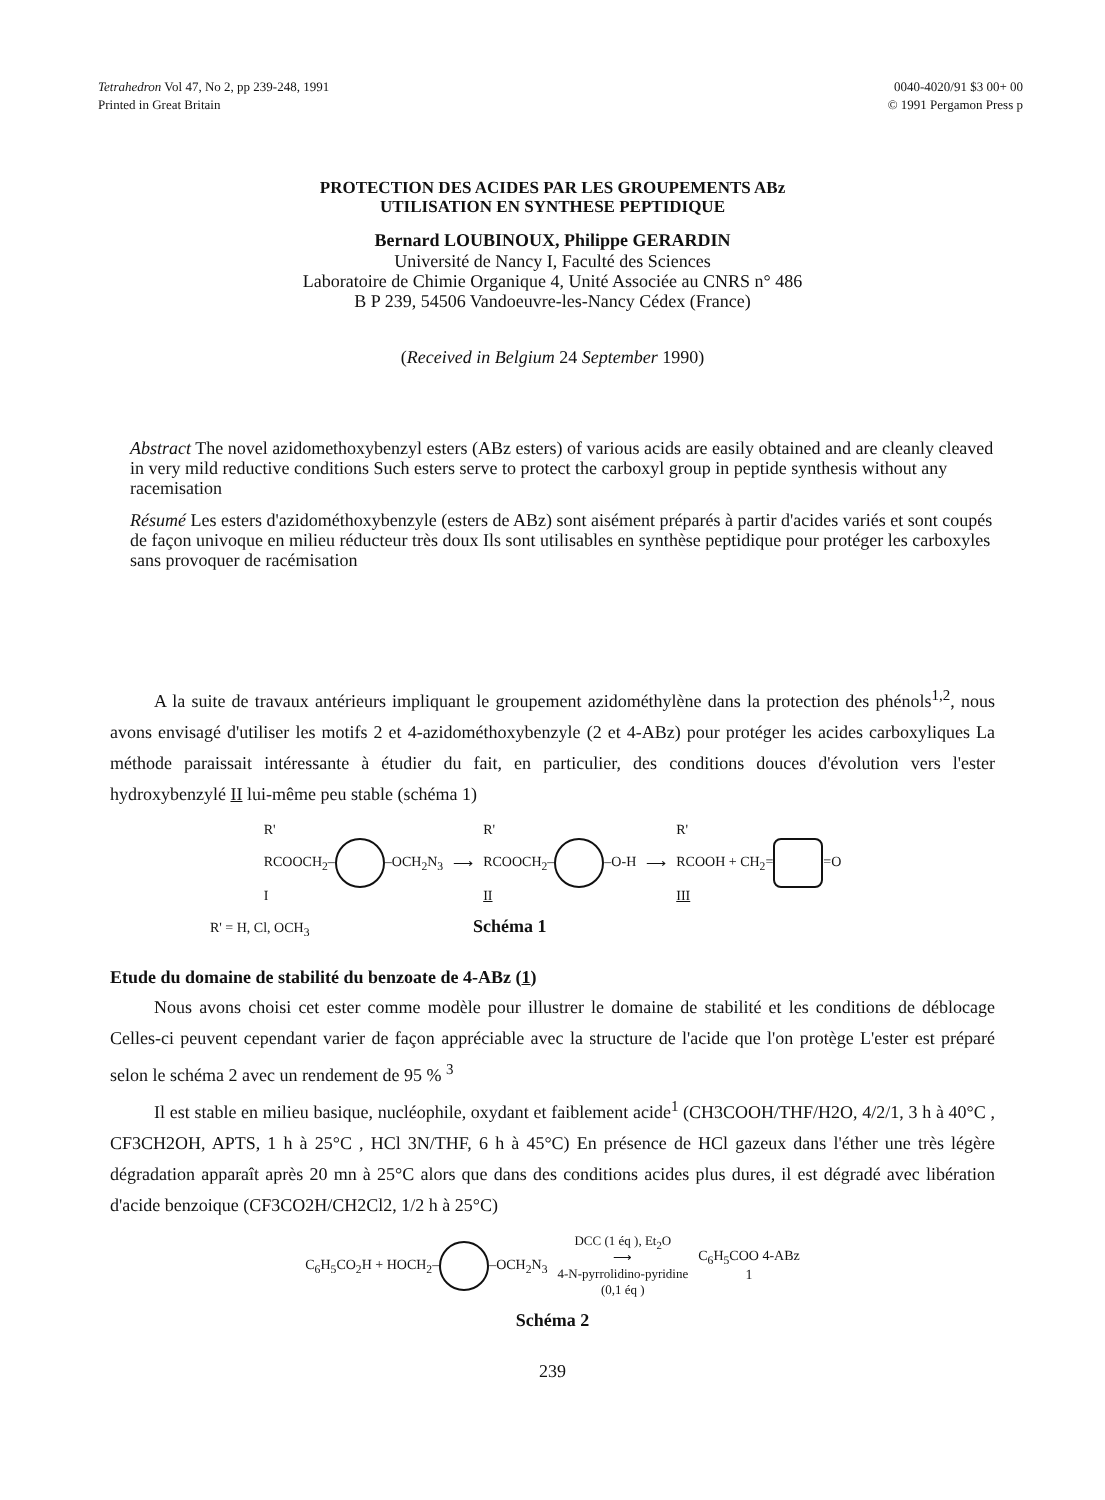Tetrahedron Vol 47, No 2, pp 239-248, 1991
Printed in Great Britain
0040-4020/91 $3 00+ 00
© 1991 Pergamon Press p
PROTECTION DES ACIDES PAR LES GROUPEMENTS ABz
UTILISATION EN SYNTHESE PEPTIDIQUE
Bernard LOUBINOUX, Philippe GERARDIN
Université de Nancy I, Faculté des Sciences
Laboratoire de Chimie Organique 4, Unité Associée au CNRS n° 486
B P 239, 54506 Vandoeuvre-les-Nancy Cédex (France)
(Received in Belgium 24 September 1990)
Abstract The novel azidomethoxybenzyl esters (ABz esters) of various acids are easily obtained and are cleanly cleaved in very mild reductive conditions Such esters serve to protect the carboxyl group in peptide synthesis without any racemisation
Résumé Les esters d'azidométhoxybenzyle (esters de ABz) sont aisément préparés à partir d'acides variés et sont coupés de façon univoque en milieu réducteur très doux Ils sont utilisables en synthèse peptidique pour protéger les carboxyles sans provoquer de racémisation
A la suite de travaux antérieurs impliquant le groupement azidométhylène dans la protection des phénols<sup>1,2</sup>, nous avons envisagé d'utiliser les motifs 2 et 4-azidométhoxybenzyle (2 et 4-ABz) pour protéger les acides carboxyliques La méthode paraissait intéressante à étudier du fait, en particulier, des conditions douces d'évolution vers l'ester hydroxybenzylé II lui-même peu stable (schéma 1)
R'
RCOOCH<sub>2</sub>– –OCH<sub>2</sub>N<sub>3</sub>
I ⟶ R'
RCOOCH<sub>2</sub>– –O-H
II ⟶ R'
RCOOH + CH<sub>2</sub>= =O
III
R' = H, Cl, OCH<sub>3</sub> Schéma 1
Etude du domaine de stabilité du benzoate de 4-ABz (1)
Nous avons choisi cet ester comme modèle pour illustrer le domaine de stabilité et les conditions de déblocage Celles-ci peuvent cependant varier de façon appréciable avec la structure de l'acide que l'on protège L'ester est préparé selon le schéma 2 avec un rendement de 95 % <sup>3</sup>
Il est stable en milieu basique, nucléophile, oxydant et faiblement acide<sup>1</sup> (CH3COOH/THF/H2O, 4/2/1, 3 h à 40°C , CF3CH2OH, APTS, 1 h à 25°C , HCl 3N/THF, 6 h à 45°C) En présence de HCl gazeux dans l'éther une très légère dégradation apparaît après 20 mn à 25°C alors que dans des conditions acides plus dures, il est dégradé avec libération d'acide benzoique (CF3CO2H/CH2Cl2, 1/2 h à 25°C)
C<sub>6</sub>H<sub>5</sub>CO<sub>2</sub>H + HOCH<sub>2</sub>– –OCH<sub>2</sub>N<sub>3</sub> DCC (1 éq ), Et<sub>2</sub>O
⟶
4-N-pyrrolidino-pyridine
(0,1 éq ) C<sub>6</sub>H<sub>5</sub>COO 4-ABz
1
Schéma 2
239